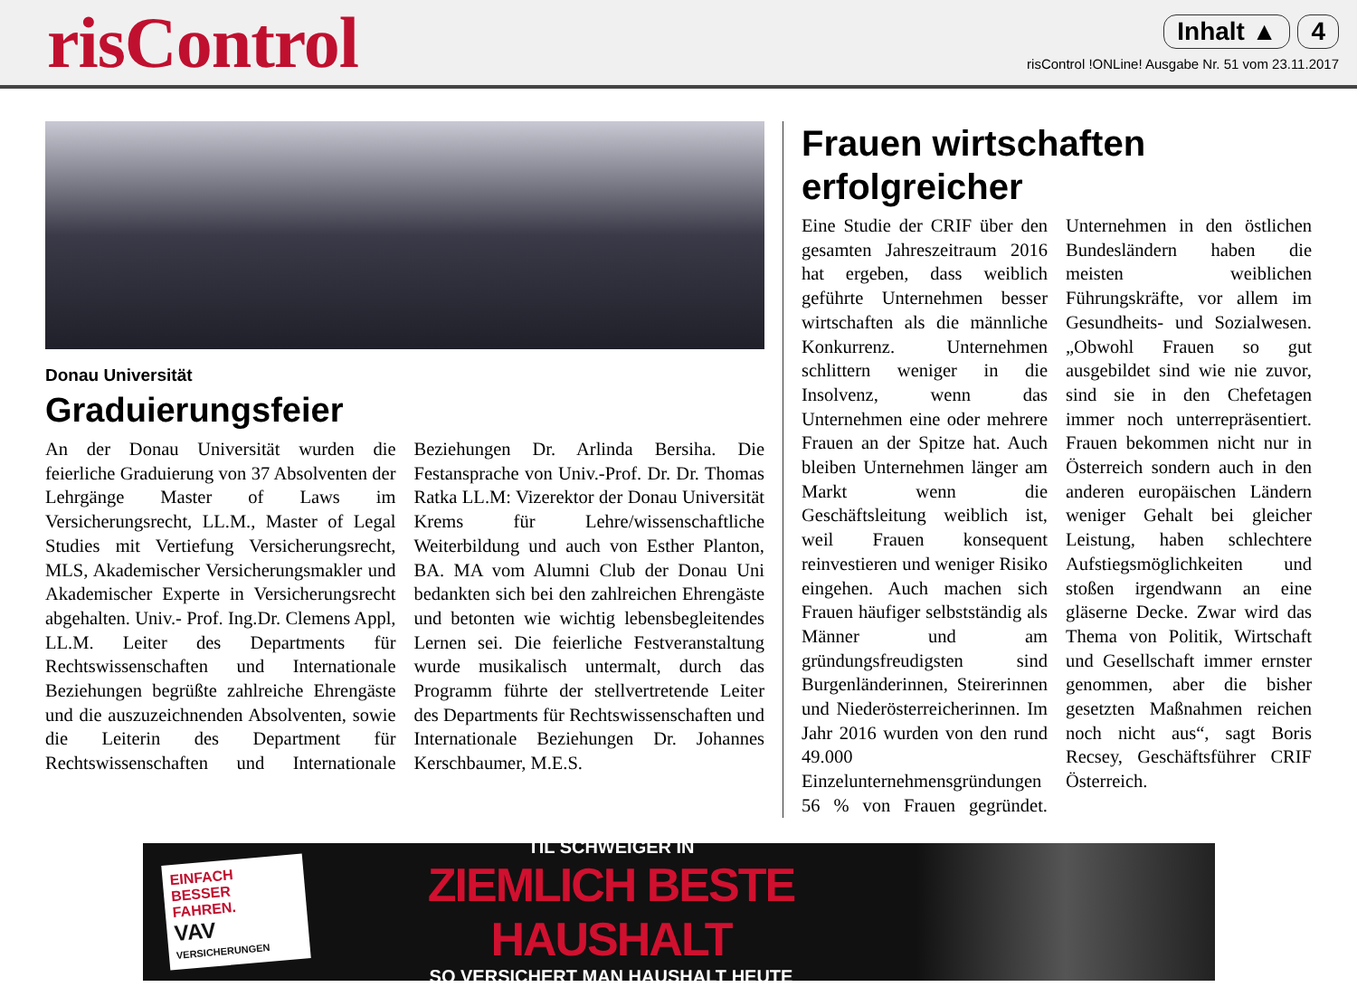risControl
Inhalt ▲ 4
risControl !ONLine! Ausgabe Nr. 51 vom 23.11.2017
Donau Universität
Graduierungsfeier
An der Donau Universität wurden die feierliche Graduierung von 37 Absolventen der Lehrgänge Master of Laws im Versicherungsrecht, LL.M., Master of Legal Studies mit Vertiefung Versicherungsrecht, MLS, Akademischer Versicherungsmakler und Akademischer Experte in Versicherungsrecht abgehalten. Univ.- Prof. Ing.Dr. Clemens Appl, LL.M. Leiter des Departments für Rechtswissenschaften und Internationale Beziehungen begrüßte zahlreiche Ehrengäste und die auszuzeichnenden Absolventen, sowie die Leiterin des Department für Rechtswissenschaften und Internationale Beziehungen Dr. Arlinda Bersiha. Die Festansprache von Univ.-Prof. Dr. Dr. Thomas Ratka LL.M: Vizerektor der Donau Universität Krems für Lehre/wissenschaftliche Weiterbildung und auch von Esther Planton, BA. MA vom Alumni Club der Donau Uni bedankten sich bei den zahlreichen Ehrengäste und betonten wie wichtig lebensbegleitendes Lernen sei. Die feierliche Festveranstaltung wurde musikalisch untermalt, durch das Programm führte der stellvertretende Leiter des Departments für Rechtswissenschaften und Internationale Beziehungen Dr. Johannes Kerschbaumer, M.E.S.
Frauen wirtschaften erfolgreicher
Eine Studie der CRIF über den gesamten Jahreszeitraum 2016 hat ergeben, dass weiblich geführte Unternehmen besser wirtschaften als die männliche Konkurrenz. Unternehmen schlittern weniger in die Insolvenz, wenn das Unternehmen eine oder mehrere Frauen an der Spitze hat. Auch bleiben Unternehmen länger am Markt wenn die Geschäftsleitung weiblich ist, weil Frauen konsequent reinvestieren und weniger Risiko eingehen. Auch machen sich Frauen häufiger selbstständig als Männer und am gründungsfreudigsten sind Burgenländerinnen, Steirerinnen und Niederösterreicherinnen. Im Jahr 2016 wurden von den rund 49.000 Einzelunternehmensgründungen 56 % von Frauen gegründet. Unternehmen in den östlichen Bundesländern haben die meisten weiblichen Führungskräfte, vor allem im Gesundheits- und Sozialwesen. „Obwohl Frauen so gut ausgebildet sind wie nie zuvor, sind sie in den Chefetagen immer noch unterrepräsentiert. Frauen bekommen nicht nur in Österreich sondern auch in den anderen europäischen Ländern weniger Gehalt bei gleicher Leistung, haben schlechtere Aufstiegsmöglichkeiten und stoßen irgendwann an eine gläserne Decke. Zwar wird das Thema von Politik, Wirtschaft und Gesellschaft immer ernster genommen, aber die bisher gesetzten Maßnahmen reichen noch nicht aus“, sagt Boris Recsey, Geschäftsführer CRIF Österreich.
EINFACH BESSER FAHREN.
VAV VERSICHERUNGEN
TIL SCHWEIGER IN
ZIEMLICH BESTE HAUSHALT
SO VERSICHERT MAN HAUSHALT HEUTE